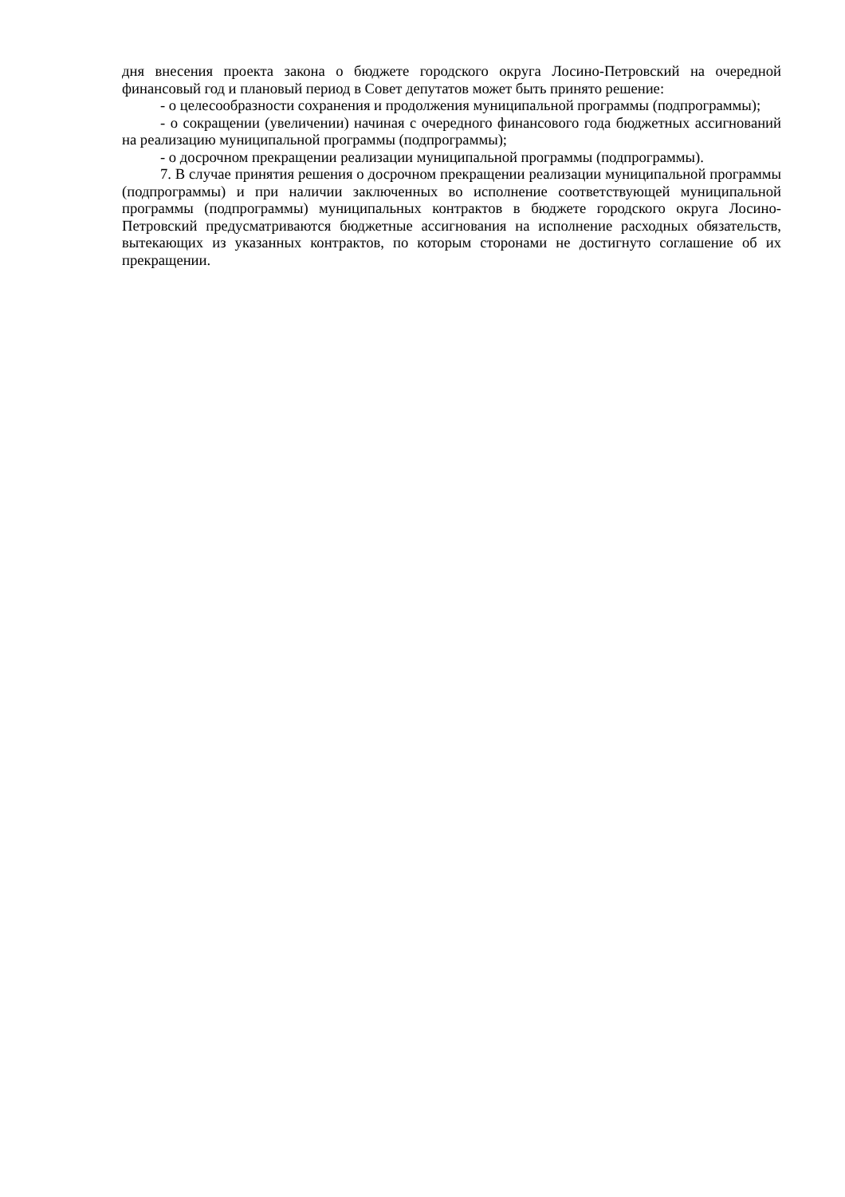дня внесения проекта закона о бюджете городского округа Лосино-Петровский на очередной финансовый год и плановый период в Совет депутатов может быть принято решение:
- о целесообразности сохранения и продолжения муниципальной программы (подпрограммы);
- о сокращении (увеличении) начиная с очередного финансового года бюджетных ассигнований на реализацию муниципальной программы (подпрограммы);
- о досрочном прекращении реализации муниципальной программы (подпрограммы).
7. В случае принятия решения о досрочном прекращении реализации муниципальной программы (подпрограммы) и при наличии заключенных во исполнение соответствующей муниципальной программы (подпрограммы) муниципальных контрактов в бюджете городского округа Лосино-Петровский предусматриваются бюджетные ассигнования на исполнение расходных обязательств, вытекающих из указанных контрактов, по которым сторонами не достигнуто соглашение об их прекращении.